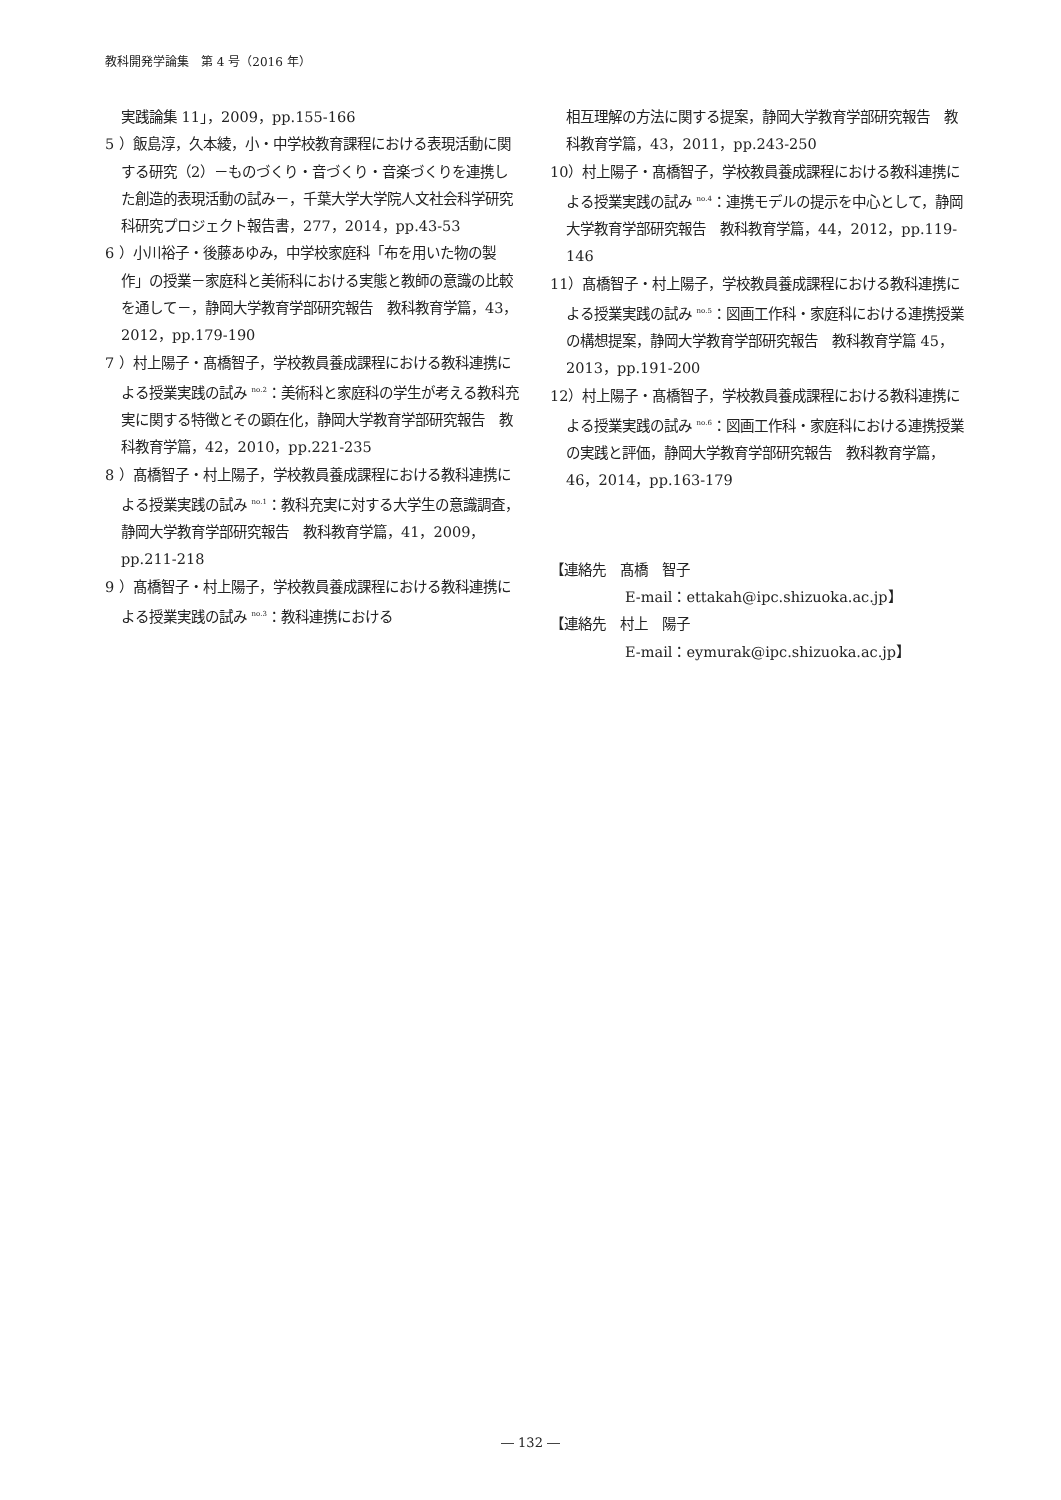教科開発学論集　第 4 号（2016 年）
実践論集 11」，2009，pp.155-166
5 ）飯島淳，久本綾，小・中学校教育課程における表現活動に関する研究（2）－ものづくり・音づくり・音楽づくりを連携した創造的表現活動の試み－，千葉大学大学院人文社会科学研究科研究プロジェクト報告書，277，2014，pp.43-53
6 ）小川裕子・後藤あゆみ，中学校家庭科「布を用いた物の製作」の授業－家庭科と美術科における実態と教師の意識の比較を通して－，静岡大学教育学部研究報告　教科教育学篇，43，2012，pp.179-190
7 ）村上陽子・髙橋智子，学校教員養成課程における教科連携による授業実践の試み <sup>no.2</sup>：美術科と家庭科の学生が考える教科充実に関する特徴とその顕在化，静岡大学教育学部研究報告　教科教育学篇，42，2010，pp.221-235
8 ）髙橋智子・村上陽子，学校教員養成課程における教科連携による授業実践の試み <sup>no.1</sup>：教科充実に対する大学生の意識調査，静岡大学教育学部研究報告　教科教育学篇，41，2009，pp.211-218
9 ）髙橋智子・村上陽子，学校教員養成課程における教科連携による授業実践の試み <sup>no.3</sup>：教科連携における
相互理解の方法に関する提案，静岡大学教育学部研究報告　教科教育学篇，43，2011，pp.243-250
10）村上陽子・髙橋智子，学校教員養成課程における教科連携による授業実践の試み <sup>no.4</sup>：連携モデルの提示を中心として，静岡大学教育学部研究報告　教科教育学篇，44，2012，pp.119-146
11）髙橋智子・村上陽子，学校教員養成課程における教科連携による授業実践の試み <sup>no.5</sup>：図画工作科・家庭科における連携授業の構想提案，静岡大学教育学部研究報告　教科教育学篇 45，2013，pp.191-200
12）村上陽子・髙橋智子，学校教員養成課程における教科連携による授業実践の試み <sup>no.6</sup>：図画工作科・家庭科における連携授業の実践と評価，静岡大学教育学部研究報告　教科教育学篇，46，2014，pp.163-179
【連絡先　髙橋　智子
E-mail：ettakah@ipc.shizuoka.ac.jp】
【連絡先　村上　陽子
E-mail：eymurak@ipc.shizuoka.ac.jp】
― 132 ―